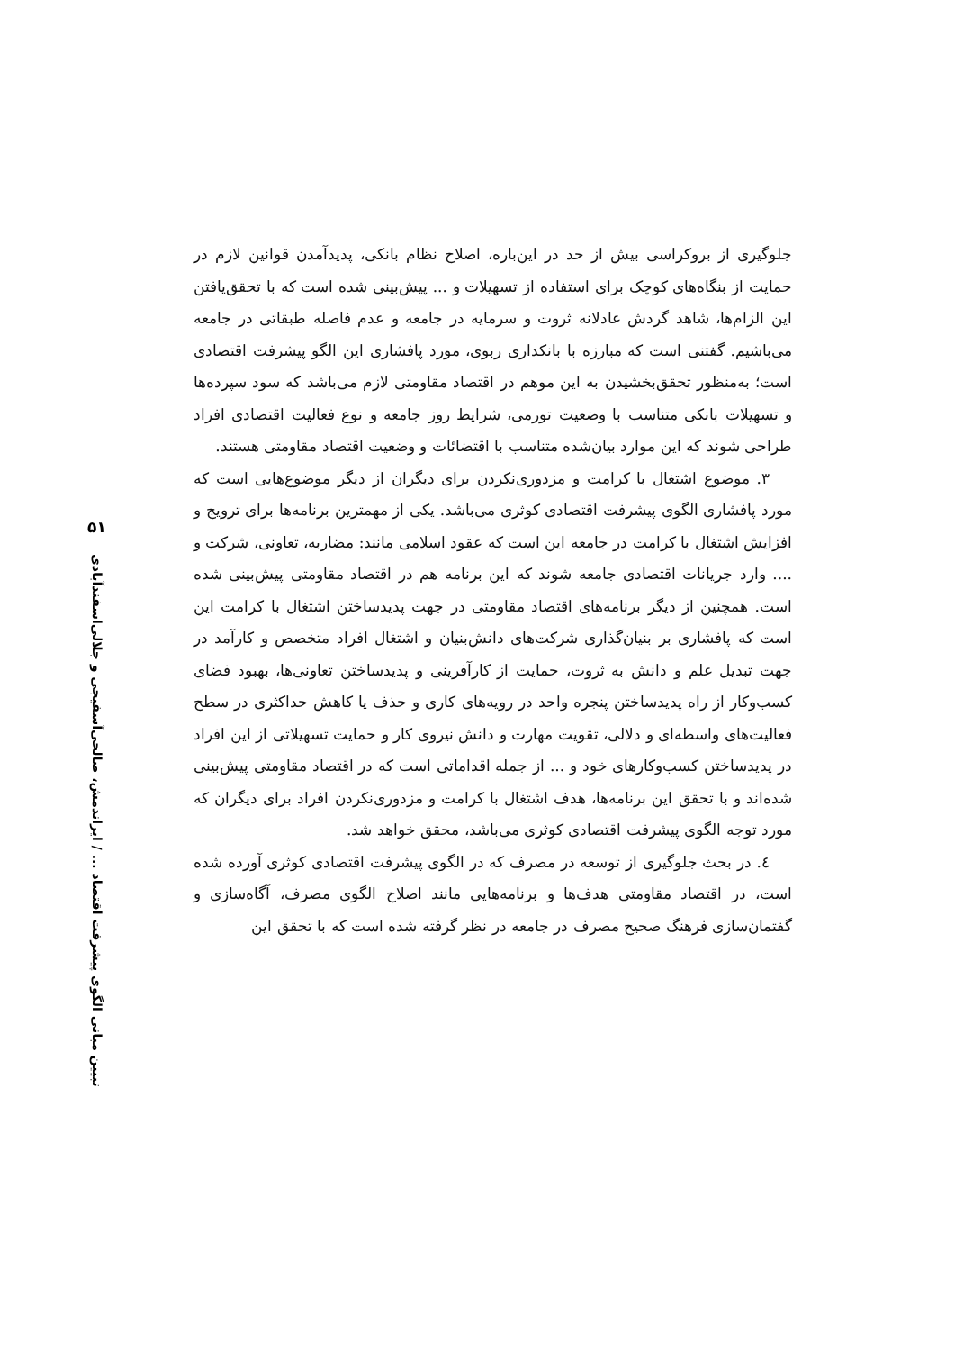۵۱
تبیین مبانی الگوی پیشرفت اقتصاد ... / ایراندمش، صالحی‌آسفیجی و جلالی‌اسفندآبادی
جلوگیری از بروکراسی بیش از حد در این‌باره، اصلاح نظام بانکی، پدیدآمدن قوانین لازم در حمایت از بنگاه‌های کوچک برای استفاده از تسهیلات و ... پیش‌بینی شده است که با تحقق‌یافتن این الزام‌ها، شاهد گردش عادلانه ثروت و سرمایه در جامعه و عدم فاصله طبقاتی در جامعه می‌باشیم. گفتنی است که مبارزه با بانکداری ربوی، مورد پافشاری این الگو پیشرفت اقتصادی است؛ به‌منظور تحقق‌بخشیدن به این موهم در اقتصاد مقاومتی لازم می‌باشد که سود سپرده‌ها و تسهیلات بانکی متناسب با وضعیت تورمی، شرایط روز جامعه و نوع فعالیت اقتصادی افراد طراحی شوند که این موارد بیان‌شده متناسب با اقتضائات و وضعیت اقتصاد مقاومتی هستند.
۳. موضوع اشتغال با کرامت و مزدوری‌نکردن برای دیگران از دیگر موضوع‌هایی است که مورد پافشاری الگوی پیشرفت اقتصادی کوثری می‌باشد. یکی از مهمترین برنامه‌ها برای ترویج و افزایش اشتغال با کرامت در جامعه این است که عقود اسلامی مانند: مضاربه، تعاونی، شرکت و .... وارد جریانات اقتصادی جامعه شوند که این برنامه هم در اقتصاد مقاومتی پیش‌بینی شده است. همچنین از دیگر برنامه‌های اقتصاد مقاومتی در جهت پدیدساختن اشتغال با کرامت این است که پافشاری بر بنیان‌گذاری شرکت‌های دانش‌بنیان و اشتغال افراد متخصص و کارآمد در جهت تبدیل علم و دانش به ثروت، حمایت از کارآفرینی و پدیدساختن تعاونی‌ها، بهبود فضای کسب‌وکار از راه پدیدساختن پنجره واحد در رویه‌های کاری و حذف یا کاهش حداکثری در سطح فعالیت‌های واسطه‌ای و دلالی، تقویت مهارت و دانش نیروی کار و حمایت تسهیلاتی از این افراد در پدیدساختن کسب‌وکارهای خود و ... از جمله اقداماتی است که در اقتصاد مقاومتی پیش‌بینی شده‌اند و با تحقق این برنامه‌ها، هدف اشتغال با کرامت و مزدوری‌نکردن افراد برای دیگران که مورد توجه الگوی پیشرفت اقتصادی کوثری می‌باشد، محقق خواهد شد.
٤. در بحث جلوگیری از توسعه در مصرف که در الگوی پیشرفت اقتصادی کوثری آورده شده است، در اقتصاد مقاومتی هدف‌ها و برنامه‌هایی مانند اصلاح الگوی مصرف، آگاه‌سازی و گفتمان‌سازی فرهنگ صحیح مصرف در جامعه در نظر گرفته شده است که با تحقق این